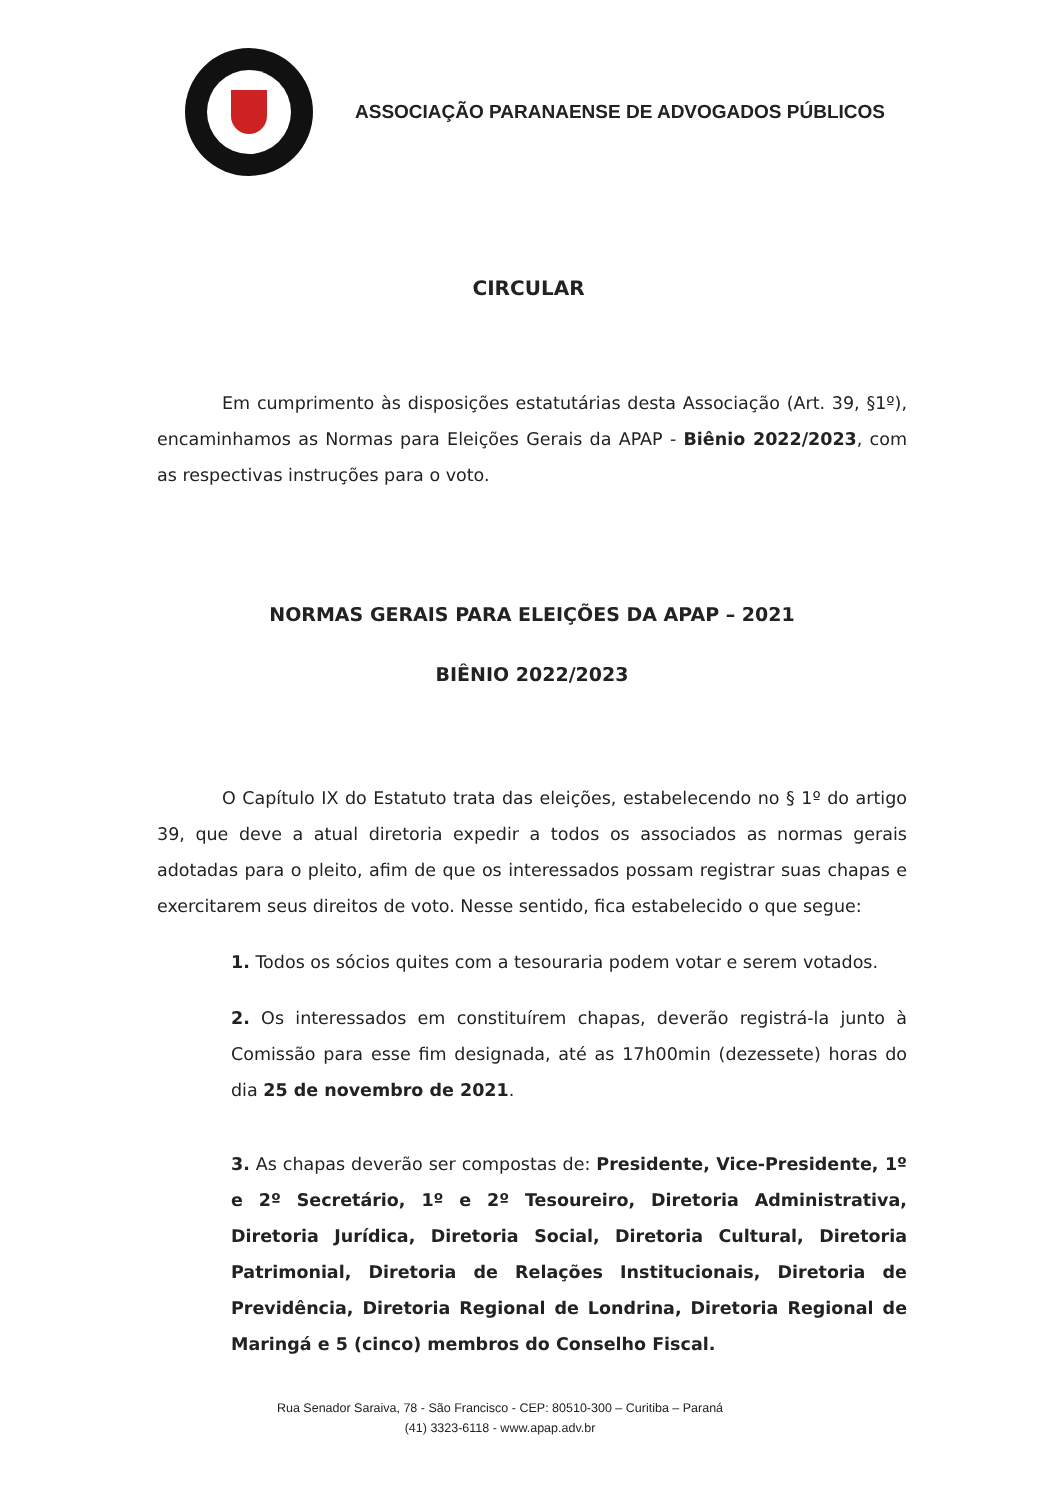ASSOCIAÇÃO PARANAENSE DE ADVOGADOS PÚBLICOS
CIRCULAR
Em cumprimento às disposições estatutárias desta Associação (Art. 39, §1º), encaminhamos as Normas para Eleições Gerais da APAP - Biênio 2022/2023, com as respectivas instruções para o voto.
NORMAS GERAIS PARA ELEIÇÕES DA APAP – 2021
BIÊNIO 2022/2023
O Capítulo IX do Estatuto trata das eleições, estabelecendo no § 1º do artigo 39, que deve a atual diretoria expedir a todos os associados as normas gerais adotadas para o pleito, afim de que os interessados possam registrar suas chapas e exercitarem seus direitos de voto. Nesse sentido, fica estabelecido o que segue:
1. Todos os sócios quites com a tesouraria podem votar e serem votados.
2. Os interessados em constituírem chapas, deverão registrá-la junto à Comissão para esse fim designada, até as 17h00min (dezessete) horas do dia 25 de novembro de 2021.
3. As chapas deverão ser compostas de: Presidente, Vice-Presidente, 1º e 2º Secretário, 1º e 2º Tesoureiro, Diretoria Administrativa, Diretoria Jurídica, Diretoria Social, Diretoria Cultural, Diretoria Patrimonial, Diretoria de Relações Institucionais, Diretoria de Previdência, Diretoria Regional de Londrina, Diretoria Regional de Maringá e 5 (cinco) membros do Conselho Fiscal.
Rua Senador Saraiva, 78 - São Francisco - CEP: 80510-300 – Curitiba – Paraná
(41) 3323-6118 - www.apap.adv.br